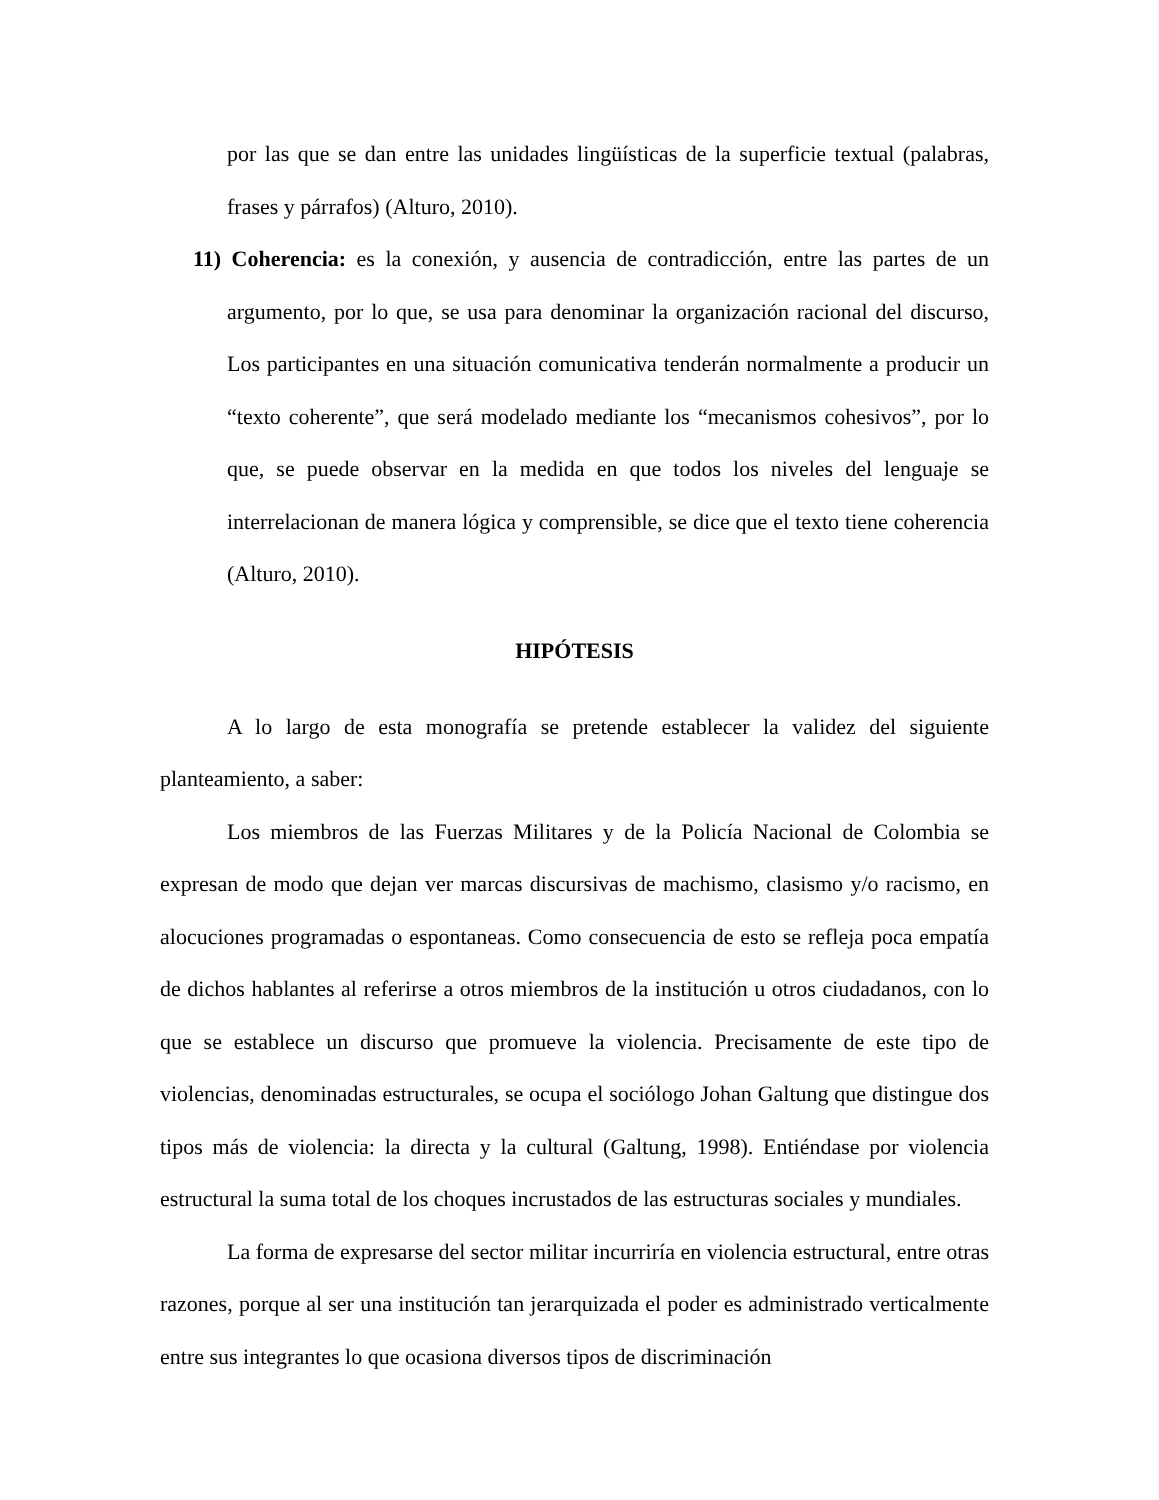por las que se dan entre las unidades lingüísticas de la superficie textual (palabras, frases y párrafos) (Alturo, 2010).
11) Coherencia: es la conexión, y ausencia de contradicción, entre las partes de un argumento, por lo que, se usa para denominar la organización racional del discurso, Los participantes en una situación comunicativa tenderán normalmente a producir un “texto coherente”, que será modelado mediante los “mecanismos cohesivos”, por lo que, se puede observar en la medida en que todos los niveles del lenguaje se interrelacionan de manera lógica y comprensible, se dice que el texto tiene coherencia (Alturo, 2010).
HIPÓTESIS
A lo largo de esta monografía se pretende establecer la validez del siguiente planteamiento, a saber:
Los miembros de las Fuerzas Militares y de la Policía Nacional de Colombia se expresan de modo que dejan ver marcas discursivas de machismo, clasismo y/o racismo, en alocuciones programadas o espontaneas. Como consecuencia de esto se refleja poca empatía de dichos hablantes al referirse a otros miembros de la institución u otros ciudadanos, con lo que se establece un discurso que promueve la violencia. Precisamente de este tipo de violencias, denominadas estructurales, se ocupa el sociólogo Johan Galtung que distingue dos tipos más de violencia: la directa y la cultural (Galtung, 1998). Entiéndase por violencia estructural la suma total de los choques incrustados de las estructuras sociales y mundiales.
La forma de expresarse del sector militar incurriría en violencia estructural, entre otras razones, porque al ser una institución tan jerarquizada el poder es administrado verticalmente entre sus integrantes lo que ocasiona diversos tipos de discriminación